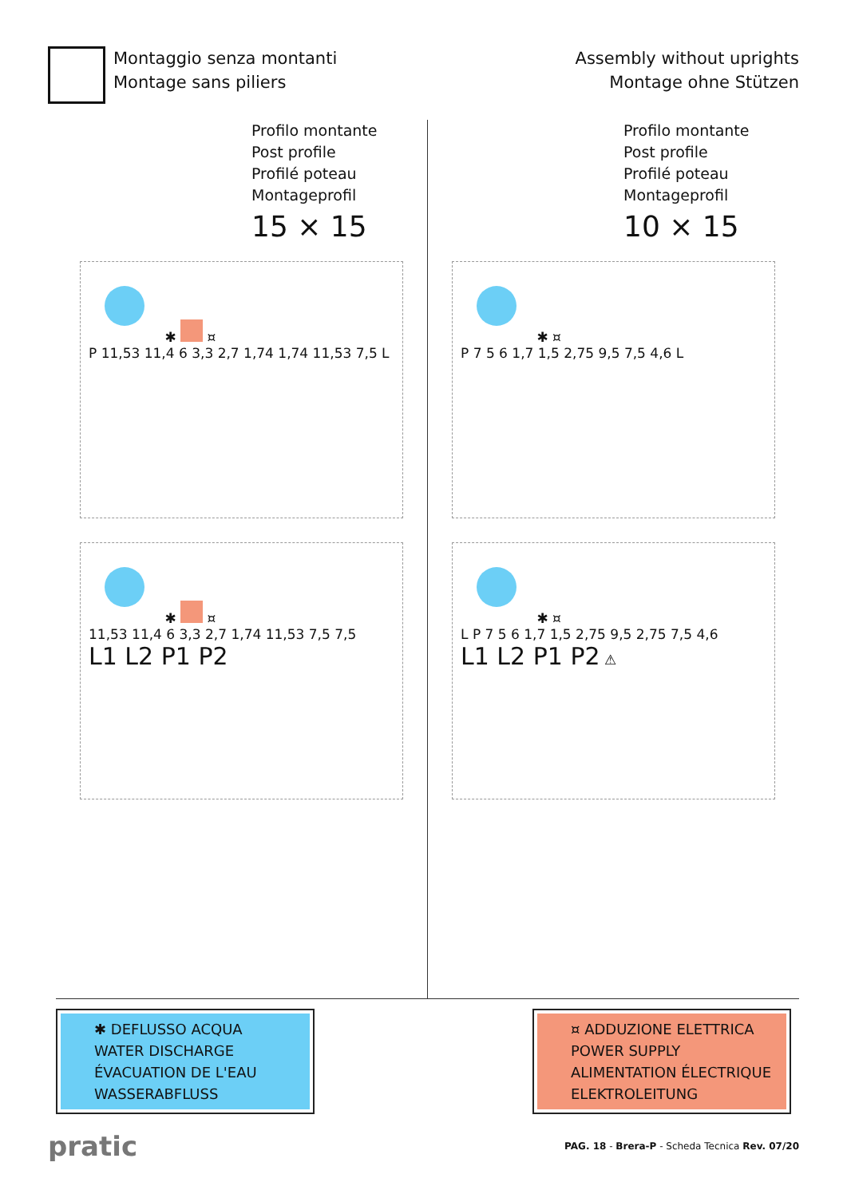Montaggio senza montanti
Montage sans piliers
Assembly without uprights
Montage ohne Stützen
Profilo montante
Post profile
Profilé poteau
Montageprofil
15 × 15
✱ ¤
P 11,53 11,4 6 3,3 2,7 1,74 1,74 11,53 7,5 L
✱ ¤
11,53 11,4 6 3,3 2,7 1,74 11,53 7,5 7,5
L1 L2 P1 P2
Profilo montante
Post profile
Profilé poteau
Montageprofil
10 × 15
✱ ¤
P 7 5 6 1,7 1,5 2,75 9,5 7,5 4,6 L
✱ ¤
L P 7 5 6 1,7 1,5 2,75 9,5 2,75 7,5 4,6
L1 L2 P1 P2 ⚠
✱ DEFLUSSO ACQUA
WATER DISCHARGE
ÉVACUATION DE L'EAU
WASSERABFLUSS
¤ ADDUZIONE ELETTRICA
POWER SUPPLY
ALIMENTATION ÉLECTRIQUE
ELEKTROLEITUNG
pratic
PAG. 18 - Brera-P - Scheda Tecnica Rev. 07/20